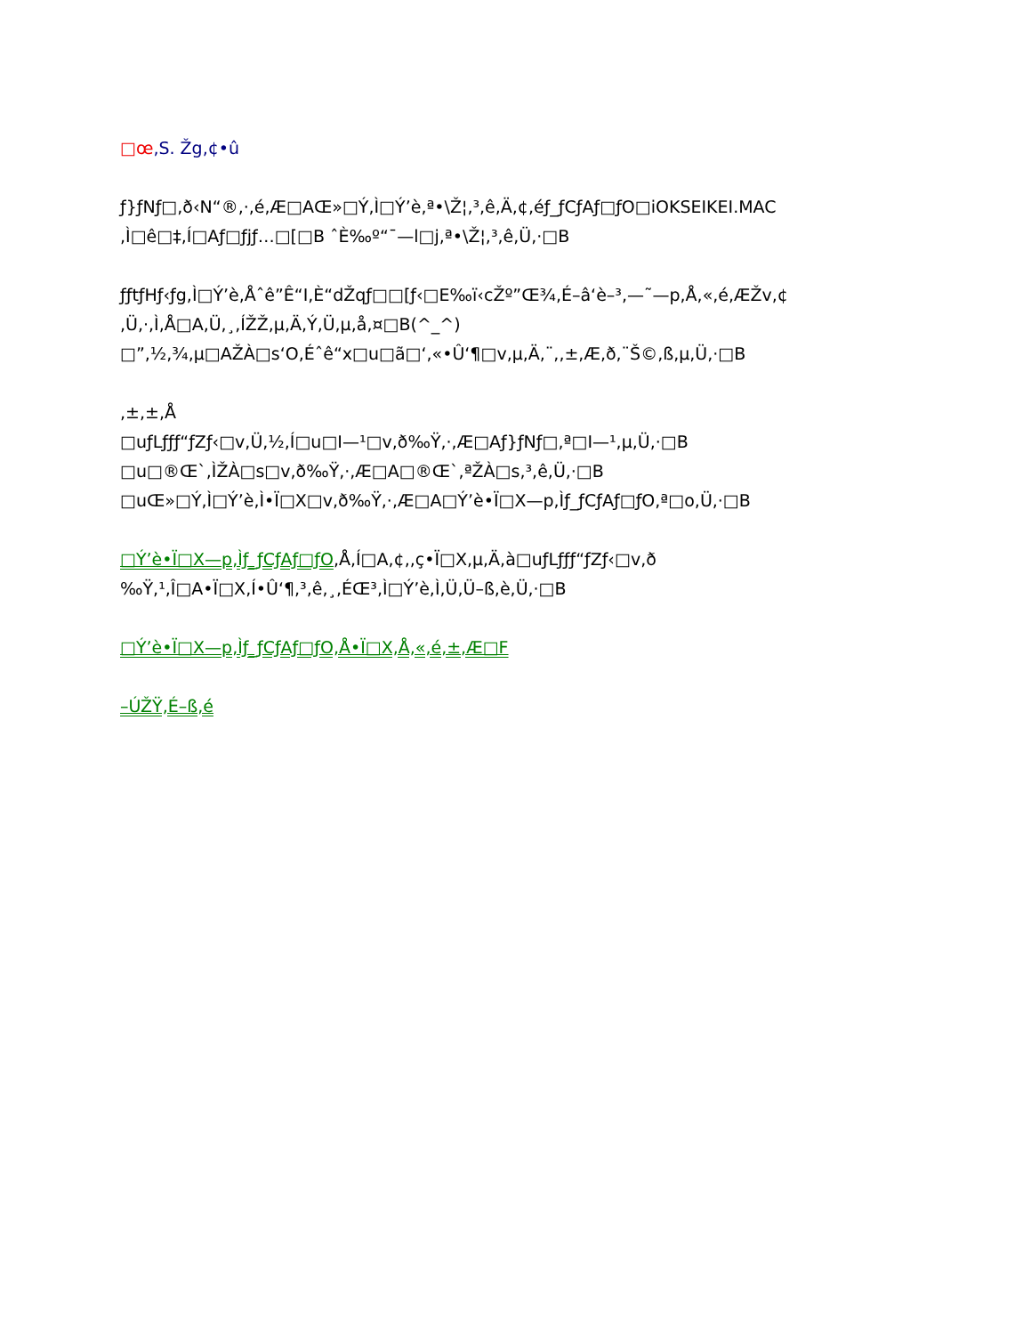□œ,S. Žg,¢•û
ƒ}ƒNƒ□,ð‹N“®,·,é,Æ□AŒ»□Ý,Ì□Ý’è,ª•\Ž¦,³,ê,Ä,¢,éƒ_ƒCƒAƒ□ƒO□iOKSEIKEI.MAC
,Ì□ê□‡,Í□Aƒ□ƒjƒ…□[□B ˆÈ‰º“¯—l□j,ª•\Ž¦,³,ê,Ü,·□B
ƒƒtƒHƒ‹ƒg,Ì□Ý’è,Åˆê”Ê“I,È“dŽqƒ□□[ƒ‹□E‰ï‹cŽº”Œ¾,É–â‘è–³,—˜—p,Å,«,é,ÆŽv,¢
,Ü,·,Ì,Å□A,Ü,¸,ÍŽŽ,µ,Ä,Ý,Ü,µ,å,¤□B(^_^)
□”,½,¾,µ□AŽÀ□s‘O,Éˆê“x□u□ã□‘,«•Û‘¶□v,µ,Ä,¨,,±,Æ,ð,¨Š©,ß,µ,Ü,·□B
,±,±,Å
□uƒLƒƒƒ“ƒZƒ‹□v,Ü,½,Í□u□I—¹□v,ð‰Ÿ,·,Æ□Aƒ}ƒNƒ□,ª□I—¹,µ,Ü,·□B
□u□®Œ`,ÌŽÀ□s□v,ð‰Ÿ,·,Æ□A□®Œ`,ªŽÀ□s,³,ê,Ü,·□B
□uŒ»□Ý,Ì□Ý’è,Ì•Ï□X□v,ð‰Ÿ,·,Æ□A□Ý’è•Ï□X—p,Ìƒ_ƒCƒAƒ□ƒO,ª□o,Ü,·□B
□Ý’è•Ï□X—p,Ìƒ_ƒCƒAƒ□ƒO,Å,Í□A,¢,,ç•Ï□X,µ,Ä,à□uƒLƒƒƒ“ƒZƒ‹□v,ð
‰Ÿ,¹,Î□A•Ï□X,Í•Û‘¶,³,ê,¸,ÉŒ³,Ì□Ý’è,Ì,Ü,Ü–ß,è,Ü,·□B
□Ý’è•Ï□X—p,Ìƒ_ƒCƒAƒ□ƒO,Å•Ï□X,Å,«,é,±,Æ□F
–ÚŽŸ,É–ß,é